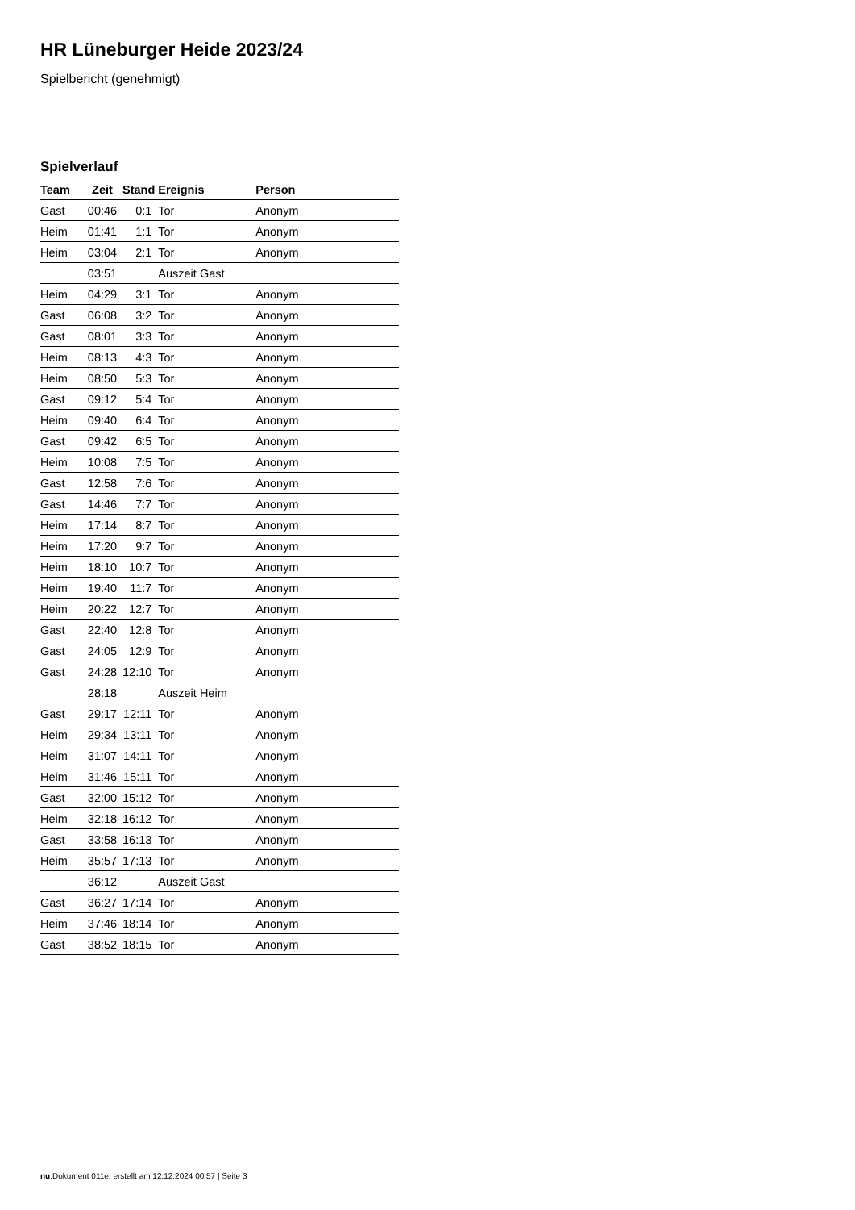HR Lüneburger Heide 2023/24
Spielbericht (genehmigt)
Spielverlauf
| Team | Zeit | Stand | Ereignis | Person |
| --- | --- | --- | --- | --- |
| Gast | 00:46 | 0:1 | Tor | Anonym |
| Heim | 01:41 | 1:1 | Tor | Anonym |
| Heim | 03:04 | 2:1 | Tor | Anonym |
| | 03:51 | | Auszeit Gast | |
| Heim | 04:29 | 3:1 | Tor | Anonym |
| Gast | 06:08 | 3:2 | Tor | Anonym |
| Gast | 08:01 | 3:3 | Tor | Anonym |
| Heim | 08:13 | 4:3 | Tor | Anonym |
| Heim | 08:50 | 5:3 | Tor | Anonym |
| Gast | 09:12 | 5:4 | Tor | Anonym |
| Heim | 09:40 | 6:4 | Tor | Anonym |
| Gast | 09:42 | 6:5 | Tor | Anonym |
| Heim | 10:08 | 7:5 | Tor | Anonym |
| Gast | 12:58 | 7:6 | Tor | Anonym |
| Gast | 14:46 | 7:7 | Tor | Anonym |
| Heim | 17:14 | 8:7 | Tor | Anonym |
| Heim | 17:20 | 9:7 | Tor | Anonym |
| Heim | 18:10 | 10:7 | Tor | Anonym |
| Heim | 19:40 | 11:7 | Tor | Anonym |
| Heim | 20:22 | 12:7 | Tor | Anonym |
| Gast | 22:40 | 12:8 | Tor | Anonym |
| Gast | 24:05 | 12:9 | Tor | Anonym |
| Gast | 24:28 | 12:10 | Tor | Anonym |
| | 28:18 | | Auszeit Heim | |
| Gast | 29:17 | 12:11 | Tor | Anonym |
| Heim | 29:34 | 13:11 | Tor | Anonym |
| Heim | 31:07 | 14:11 | Tor | Anonym |
| Heim | 31:46 | 15:11 | Tor | Anonym |
| Gast | 32:00 | 15:12 | Tor | Anonym |
| Heim | 32:18 | 16:12 | Tor | Anonym |
| Gast | 33:58 | 16:13 | Tor | Anonym |
| Heim | 35:57 | 17:13 | Tor | Anonym |
| | 36:12 | | Auszeit Gast | |
| Gast | 36:27 | 17:14 | Tor | Anonym |
| Heim | 37:46 | 18:14 | Tor | Anonym |
| Gast | 38:52 | 18:15 | Tor | Anonym |
nu.Dokument 011e, erstellt am 12.12.2024 00:57 | Seite 3